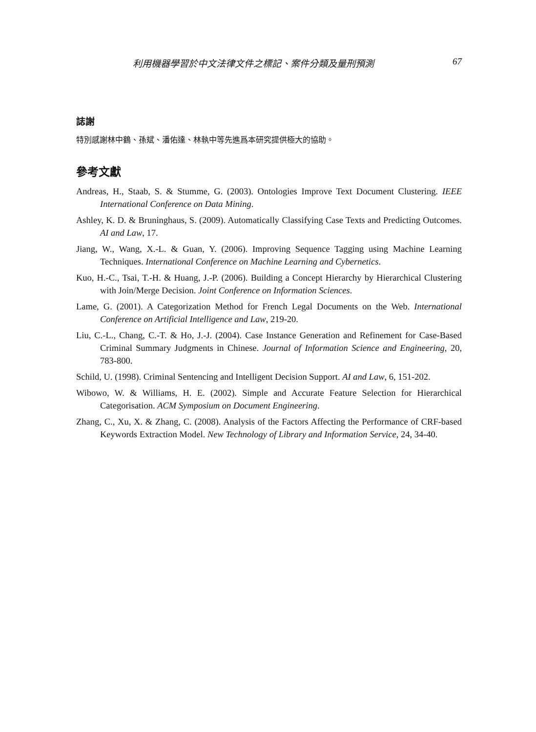利用機器學習於中文法律文件之標記、案件分類及量刑預測 67
誌謝
特別感謝林中鶴、孫斌、潘佑達、林執中等先進爲本研究提供極大的協助。
參考文獻
Andreas, H., Staab, S. & Stumme, G. (2003). Ontologies Improve Text Document Clustering. IEEE International Conference on Data Mining.
Ashley, K. D. & Bruninghaus, S. (2009). Automatically Classifying Case Texts and Predicting Outcomes. AI and Law, 17.
Jiang, W., Wang, X.-L. & Guan, Y. (2006). Improving Sequence Tagging using Machine Learning Techniques. International Conference on Machine Learning and Cybernetics.
Kuo, H.-C., Tsai, T.-H. & Huang, J.-P. (2006). Building a Concept Hierarchy by Hierarchical Clustering with Join/Merge Decision. Joint Conference on Information Sciences.
Lame, G. (2001). A Categorization Method for French Legal Documents on the Web. International Conference on Artificial Intelligence and Law, 219-20.
Liu, C.-L., Chang, C.-T. & Ho, J.-J. (2004). Case Instance Generation and Refinement for Case-Based Criminal Summary Judgments in Chinese. Journal of Information Science and Engineering, 20, 783-800.
Schild, U. (1998). Criminal Sentencing and Intelligent Decision Support. AI and Law, 6, 151-202.
Wibowo, W. & Williams, H. E. (2002). Simple and Accurate Feature Selection for Hierarchical Categorisation. ACM Symposium on Document Engineering.
Zhang, C., Xu, X. & Zhang, C. (2008). Analysis of the Factors Affecting the Performance of CRF-based Keywords Extraction Model. New Technology of Library and Information Service, 24, 34-40.